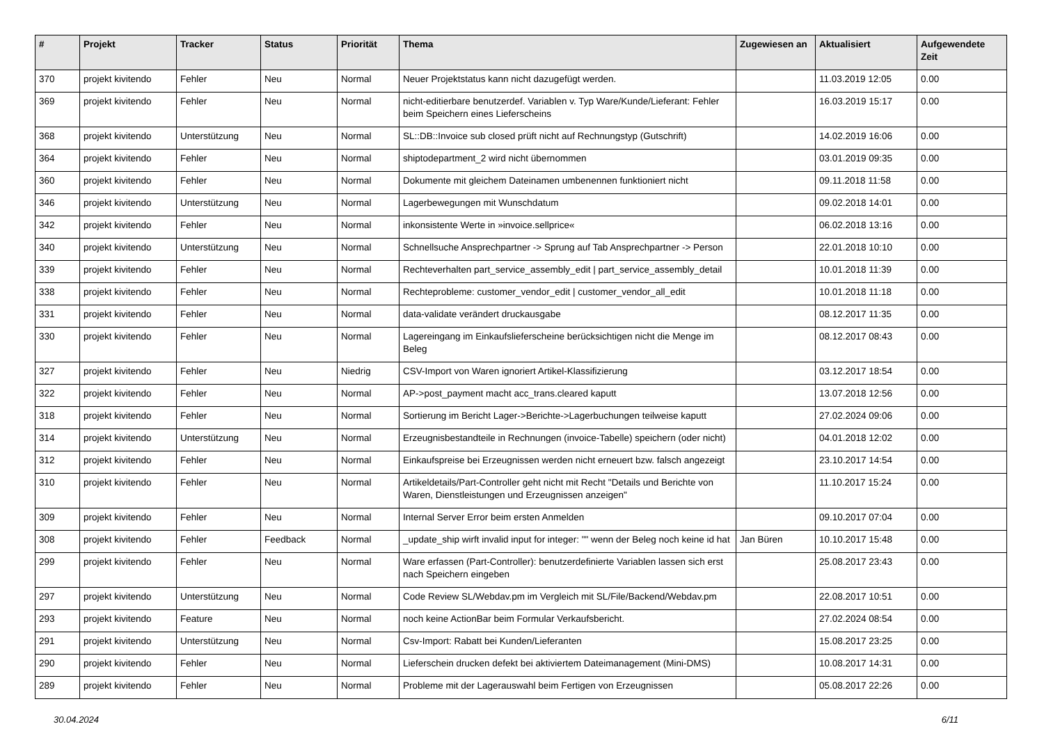| # | Projekt | Tracker | Status | Priorität | Thema | Zugewiesen an | Aktualisiert | Aufgewendete Zeit |
| --- | --- | --- | --- | --- | --- | --- | --- | --- |
| 370 | projekt kivitendo | Fehler | Neu | Normal | Neuer Projektstatus kann nicht dazugefügt werden. | | 11.03.2019 12:05 | 0.00 |
| 369 | projekt kivitendo | Fehler | Neu | Normal | nicht-editierbare benutzerdef. Variablen v. Typ Ware/Kunde/Lieferant: Fehler beim Speichern eines Lieferscheins | | 16.03.2019 15:17 | 0.00 |
| 368 | projekt kivitendo | Unterstützung | Neu | Normal | SL::DB::Invoice sub closed prüft nicht auf Rechnungstyp (Gutschrift) | | 14.02.2019 16:06 | 0.00 |
| 364 | projekt kivitendo | Fehler | Neu | Normal | shiptodepartment_2 wird nicht übernommen | | 03.01.2019 09:35 | 0.00 |
| 360 | projekt kivitendo | Fehler | Neu | Normal | Dokumente mit gleichem Dateinamen umbenennen funktioniert nicht | | 09.11.2018 11:58 | 0.00 |
| 346 | projekt kivitendo | Unterstützung | Neu | Normal | Lagerbewegungen mit Wunschdatum | | 09.02.2018 14:01 | 0.00 |
| 342 | projekt kivitendo | Fehler | Neu | Normal | inkonsistente Werte in »invoice.sellprice« | | 06.02.2018 13:16 | 0.00 |
| 340 | projekt kivitendo | Unterstützung | Neu | Normal | Schnellsuche Ansprechpartner -> Sprung auf Tab Ansprechpartner -> Person | | 22.01.2018 10:10 | 0.00 |
| 339 | projekt kivitendo | Fehler | Neu | Normal | Rechteverhalten part_service_assembly_edit / part_service_assembly_detail | | 10.01.2018 11:39 | 0.00 |
| 338 | projekt kivitendo | Fehler | Neu | Normal | Rechteprobleme: customer_vendor_edit / customer_vendor_all_edit | | 10.01.2018 11:18 | 0.00 |
| 331 | projekt kivitendo | Fehler | Neu | Normal | data-validate verändert druckausgabe | | 08.12.2017 11:35 | 0.00 |
| 330 | projekt kivitendo | Fehler | Neu | Normal | Lagereingang im Einkaufslieferscheine berücksichtigen nicht die Menge im Beleg | | 08.12.2017 08:43 | 0.00 |
| 327 | projekt kivitendo | Fehler | Neu | Niedrig | CSV-Import von Waren ignoriert Artikel-Klassifizierung | | 03.12.2017 18:54 | 0.00 |
| 322 | projekt kivitendo | Fehler | Neu | Normal | AP->post_payment macht acc_trans.cleared kaputt | | 13.07.2018 12:56 | 0.00 |
| 318 | projekt kivitendo | Fehler | Neu | Normal | Sortierung im Bericht Lager->Berichte->Lagerbuchungen teilweise kaputt | | 27.02.2024 09:06 | 0.00 |
| 314 | projekt kivitendo | Unterstützung | Neu | Normal | Erzeugnisbestandteile in Rechnungen (invoice-Tabelle) speichern (oder nicht) | | 04.01.2018 12:02 | 0.00 |
| 312 | projekt kivitendo | Fehler | Neu | Normal | Einkaufspreise bei Erzeugnissen werden nicht erneuert bzw. falsch angezeigt | | 23.10.2017 14:54 | 0.00 |
| 310 | projekt kivitendo | Fehler | Neu | Normal | Artikeldetails/Part-Controller geht nicht mit Recht "Details und Berichte von Waren, Dienstleistungen und Erzeugnissen anzeigen" | | 11.10.2017 15:24 | 0.00 |
| 309 | projekt kivitendo | Fehler | Neu | Normal | Internal Server Error beim ersten Anmelden | | 09.10.2017 07:04 | 0.00 |
| 308 | projekt kivitendo | Fehler | Feedback | Normal | _update_ship wirft invalid input for integer: "" wenn der Beleg noch keine id hat | Jan Büren | 10.10.2017 15:48 | 0.00 |
| 299 | projekt kivitendo | Fehler | Neu | Normal | Ware erfassen (Part-Controller): benutzerdefinierte Variablen lassen sich erst nach Speichern eingeben | | 25.08.2017 23:43 | 0.00 |
| 297 | projekt kivitendo | Unterstützung | Neu | Normal | Code Review SL/Webdav.pm im Vergleich mit SL/File/Backend/Webdav.pm | | 22.08.2017 10:51 | 0.00 |
| 293 | projekt kivitendo | Feature | Neu | Normal | noch keine ActionBar beim Formular Verkaufsbericht. | | 27.02.2024 08:54 | 0.00 |
| 291 | projekt kivitendo | Unterstützung | Neu | Normal | Csv-Import: Rabatt bei Kunden/Lieferanten | | 15.08.2017 23:25 | 0.00 |
| 290 | projekt kivitendo | Fehler | Neu | Normal | Lieferschein drucken defekt bei aktiviertem Dateimanagement (Mini-DMS) | | 10.08.2017 14:31 | 0.00 |
| 289 | projekt kivitendo | Fehler | Neu | Normal | Probleme mit der Lagerauswahl beim Fertigen von Erzeugnissen | | 05.08.2017 22:26 | 0.00 |
30.04.2024 6/11